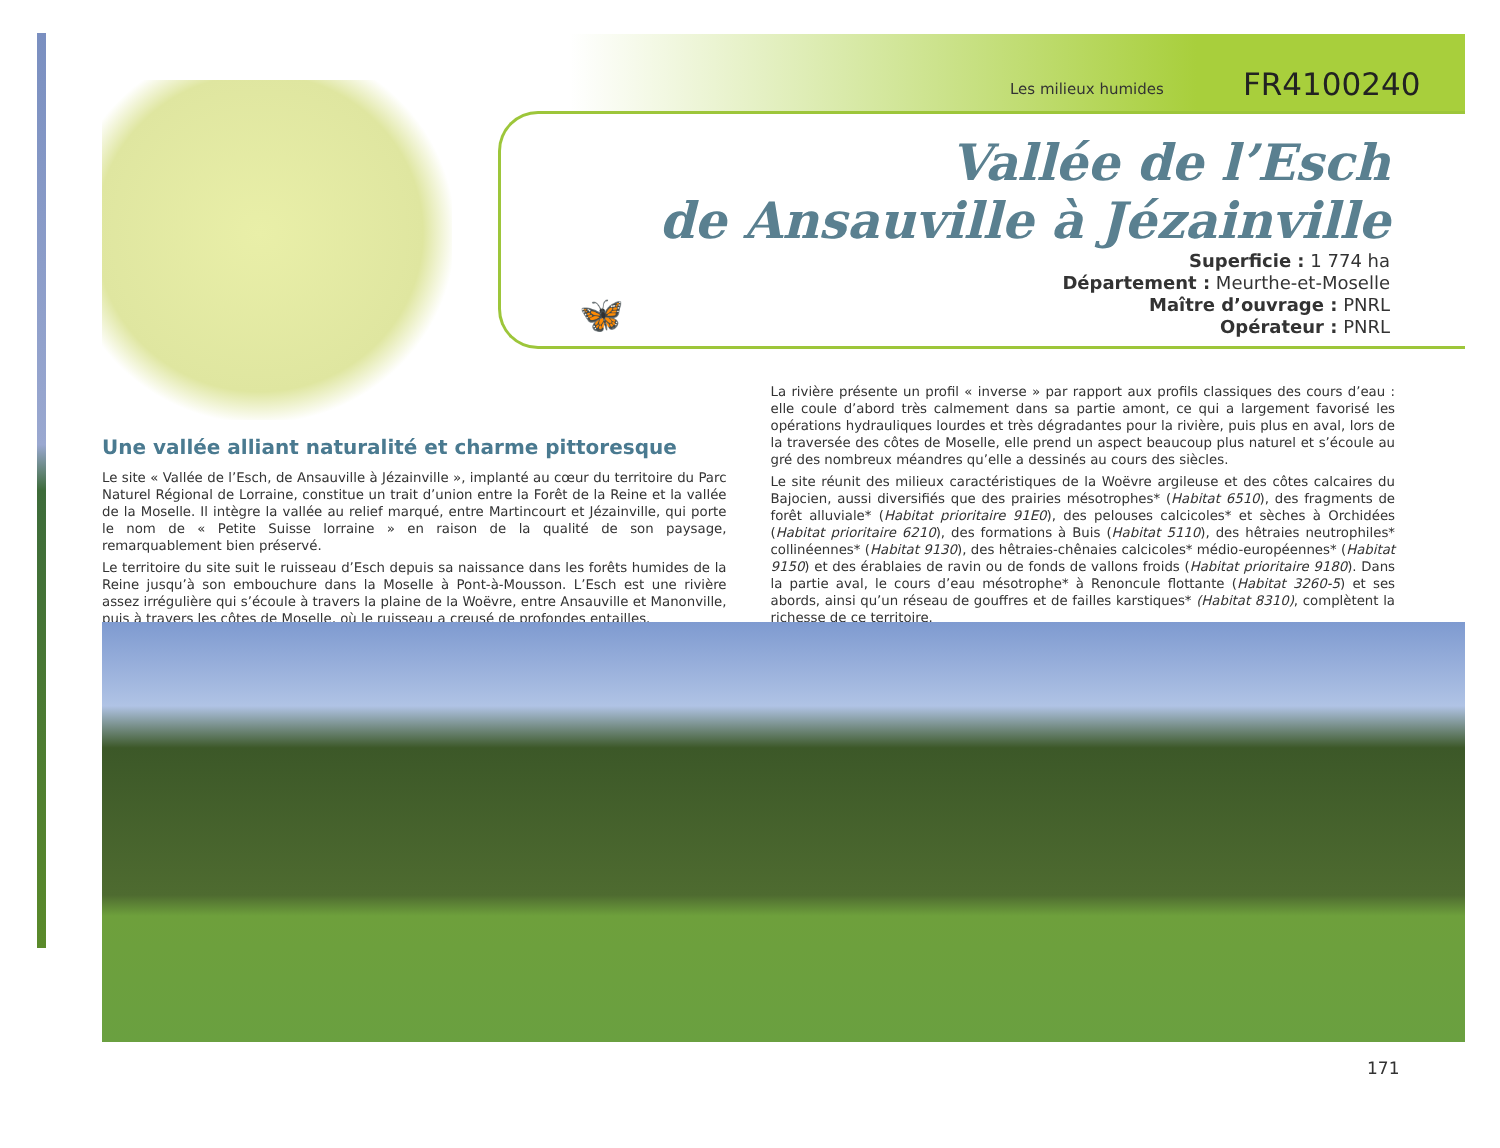Les milieux humides FR4100240
Vallée de l’Esch
de Ansauville à Jézainville
Superficie : 1 774 ha
Département : Meurthe-et-Moselle
Maître d’ouvrage : PNRL
Opérateur : PNRL
🦋
Une vallée alliant naturalité et charme pittoresque
Le site « Vallée de l’Esch, de Ansauville à Jézainville », implanté au cœur du territoire du Parc Naturel Régional de Lorraine, constitue un trait d’union entre la Forêt de la Reine et la vallée de la Moselle. Il intègre la vallée au relief marqué, entre Martincourt et Jézainville, qui porte le nom de « Petite Suisse lorraine » en raison de la qualité de son paysage, remarquablement bien préservé.
Le territoire du site suit le ruisseau d’Esch depuis sa naissance dans les forêts humides de la Reine jusqu’à son embouchure dans la Moselle à Pont-à-Mousson. L’Esch est une rivière assez irrégulière qui s’écoule à travers la plaine de la Woëvre, entre Ansauville et Manonville, puis à travers les côtes de Moselle, où le ruisseau a creusé de profondes entailles.
La rivière présente un profil « inverse » par rapport aux profils classiques des cours d’eau : elle coule d’abord très calmement dans sa partie amont, ce qui a largement favorisé les opérations hydrauliques lourdes et très dégradantes pour la rivière, puis plus en aval, lors de la traversée des côtes de Moselle, elle prend un aspect beaucoup plus naturel et s’écoule au gré des nombreux méandres qu’elle a dessinés au cours des siècles.
Le site réunit des milieux caractéristiques de la Woëvre argileuse et des côtes calcaires du Bajocien, aussi diversifiés que des prairies mésotrophes* (Habitat 6510), des fragments de forêt alluviale* (Habitat prioritaire 91E0), des pelouses calcicoles* et sèches à Orchidées (Habitat prioritaire 6210), des formations à Buis (Habitat 5110), des hêtraies neutrophiles* collinéennes* (Habitat 9130), des hêtraies-chênaies calcicoles* médio-européennes* (Habitat 9150) et des érablaies de ravin ou de fonds de vallons froids (Habitat prioritaire 9180). Dans la partie aval, le cours d’eau mésotrophe* à Renoncule flottante (Habitat 3260-5) et ses abords, ainsi qu’un réseau de gouffres et de failles karstiques* (Habitat 8310), complètent la richesse de ce territoire.
171